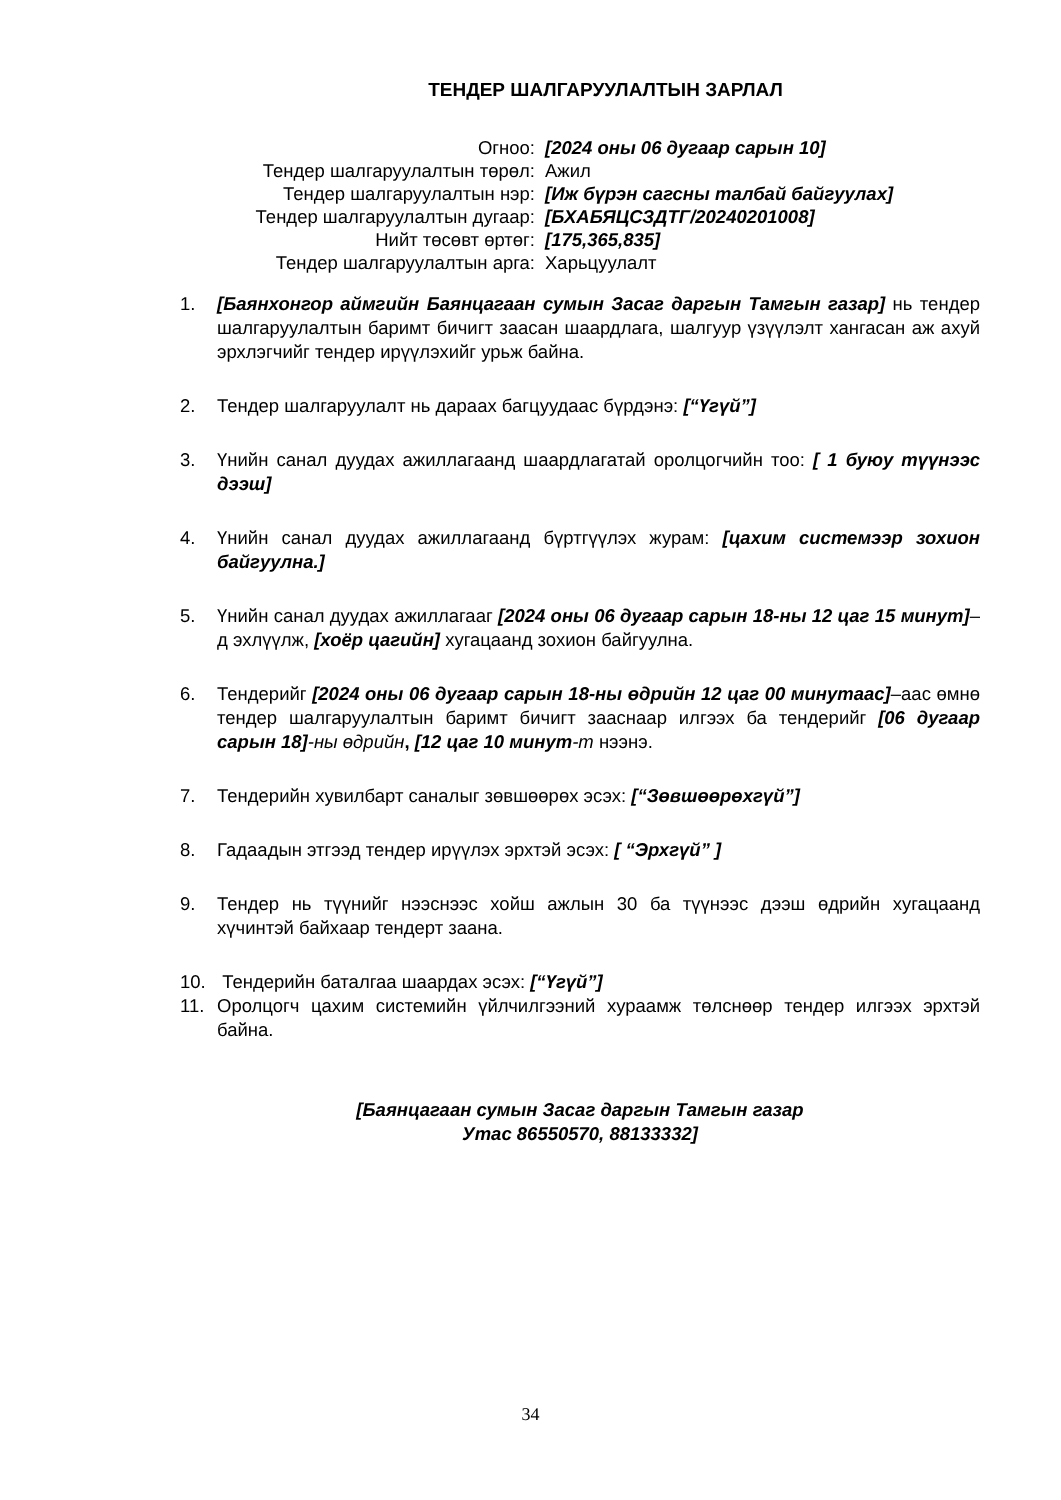ТЕНДЕР ШАЛГАРУУЛАЛТЫН ЗАРЛАЛ
| Огноо: | [2024 оны 06 дугаар сарын 10] |
| Тендер шалгаруулалтын төрөл: | Ажил |
| Тендер шалгаруулалтын нэр: | [Иж бүрэн сагсны талбай байгуулах] |
| Тендер шалгаруулалтын дугаар: | [БХАБЯЦСЗДТГ/20240201008] |
| Нийт төсөвт өртөг: | [175,365,835] |
| Тендер шалгаруулалтын арга: | Харьцуулалт |
1. [Баянхонгор аймгийн Баянцагаан сумын Засаг даргын Тамгын газар] нь тендер шалгаруулалтын баримт бичигт заасан шаардлага, шалгуур үзүүлэлт хангасан аж ахуй эрхлэгчийг тендер ирүүлэхийг урьж байна.
2. Тендер шалгаруулалт нь дараах багцуудаас бүрдэнэ: [“Үгүй”]
3. Үнийн санал дуудах ажиллагаанд шаардлагатай оролцогчийн тоо: [ 1 буюу түүнээс дээш]
4. Үнийн санал дуудах ажиллагаанд бүртгүүлэх журам: [цахим системээр зохион байгуулна.]
5. Үнийн санал дуудах ажиллагааг [2024 оны 06 дугаар сарын 18-ны 12 цаг 15 минут]–д эхлүүлж, [хоёр цагийн] хугацаанд зохион байгуулна.
6. Тендерийг [2024 оны 06 дугаар сарын 18-ны өдрийн 12 цаг 00 минутаас]–аас өмнө тендер шалгаруулалтын баримт бичигт зааснаар илгээх ба тендерийг [06 дугаар сарын 18]-ны өдрийн, [12 цаг 10 минут-т нээнэ.
7. Тендерийн хувилбарт саналыг зөвшөөрөх эсэх: [“Зөвшөөрөхгүй”]
8. Гадаадын этгээд тендер ирүүлэх эрхтэй эсэх: [ “Эрхгүй” ]
9. Тендер нь түүнийг нээснээс хойш ажлын 30 ба түүнээс дээш өдрийн хугацаанд хүчинтэй байхаар тендерт заана.
10. Тендерийн баталгаа шаардах эсэх: [“Үгүй”]
11. Оролцогч цахим системийн үйлчилгээний хураамж төлснөөр тендер илгээх эрхтэй байна.
[Баянцагаан сумын Засаг даргын Тамгын газар
Утас 86550570, 88133332]
34